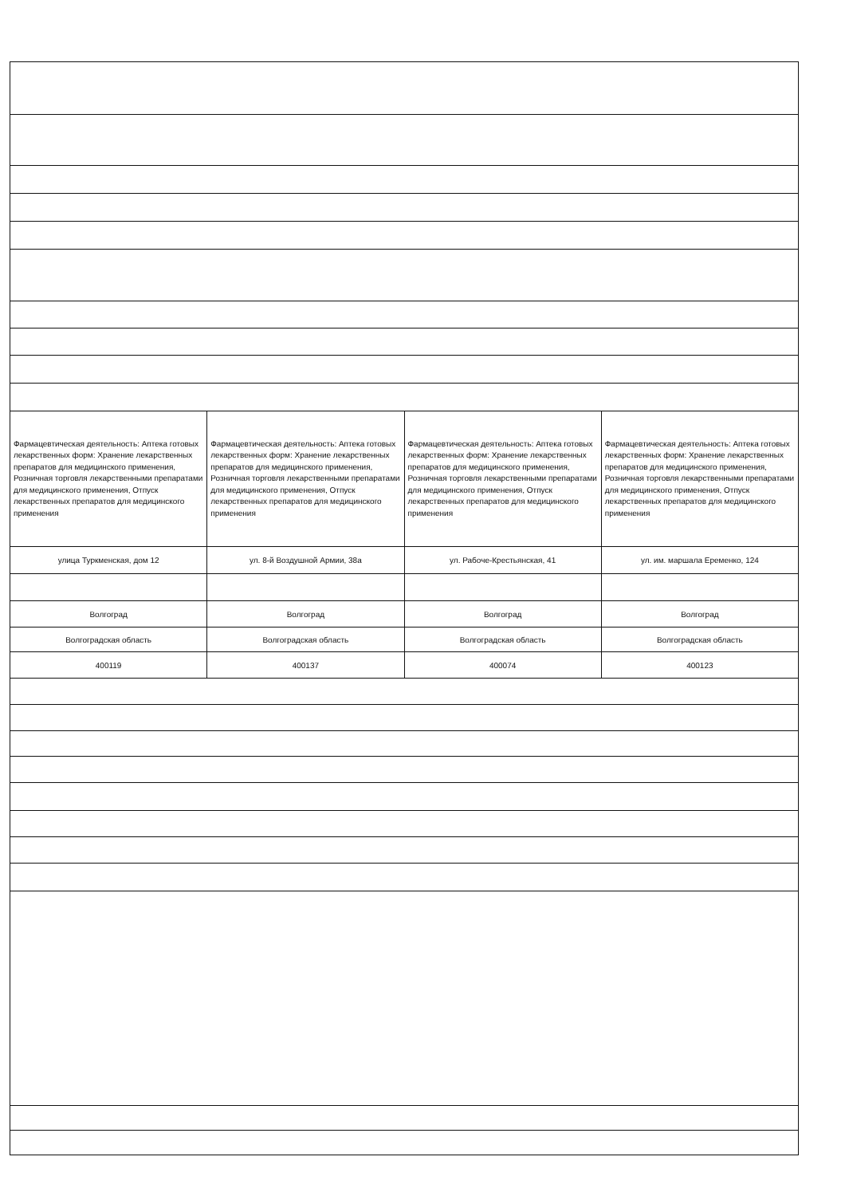| Фармацевтическая деятельность: Аптека готовых лекарственных форм: Хранение лекарственных препаратов для медицинского применения, Розничная торговля лекарственными препаратами для медицинского применения, Отпуск лекарственных препаратов для медицинского применения | Фармацевтическая деятельность: Аптека готовых лекарственных форм: Хранение лекарственных препаратов для медицинского применения, Розничная торговля лекарственными препаратами для медицинского применения, Отпуск лекарственных препаратов для медицинского применения | Фармацевтическая деятельность: Аптека готовых лекарственных форм: Хранение лекарственных препаратов для медицинского применения, Розничная торговля лекарственными препаратами для медицинского применения, Отпуск лекарственных препаратов для медицинского применения | Фармацевтическая деятельность: Аптека готовых лекарственных форм: Хранение лекарственных препаратов для медицинского применения, Розничная торговля лекарственными препаратами для медицинского применения, Отпуск лекарственных препаратов для медицинского применения |
| улица Туркменская, дом 12 | ул. 8-й Воздушной Армии, 38а | ул. Рабоче-Крестьянская, 41 | ул. им. маршала Еременко, 124 |
| Волгоград | Волгоград | Волгоград | Волгоград |
| Волгоградская область | Волгоградская область | Волгоградская область | Волгоградская область |
| 400119 | 400137 | 400074 | 400123 |